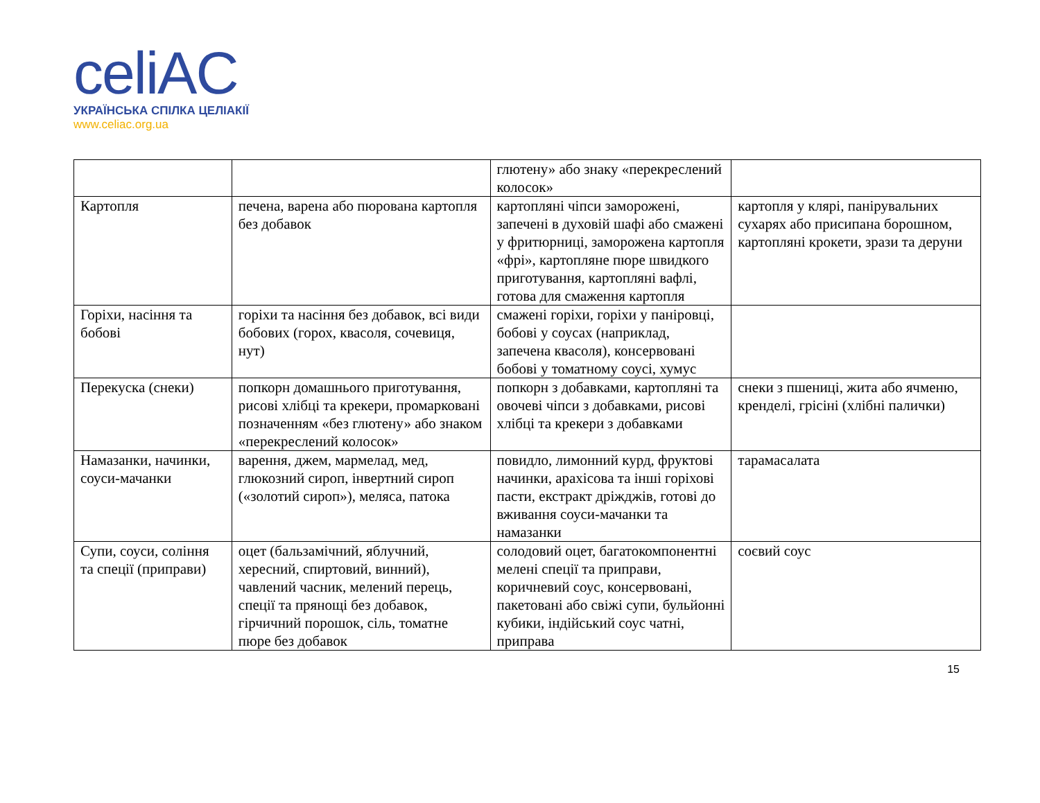celiAC
УКРАЇНСЬКА СПІЛКА ЦЕЛІАКІЇ
www.celiac.org.ua
| | | глютену» або знаку «перекреслений колосок» | |
| Картопля | печена, варена або пюрована картопля без добавок | картопляні чіпси заморожені, запечені в духовій шафі або смажені у фритюрниці, заморожена картопля «фрі», картопляне пюре швидкого приготування, картопляні вафлі, готова для смаження картопля | картопля у клярі, панірувальних сухарях або присипана борошном, картопляні крокети, зрази та деруни |
| Горіхи, насіння та бобові | горіхи та насіння без добавок, всі види бобових (горох, квасоля, сочевиця, нут) | смажені горіхи, горіхи у паніровці, бобові у соусах (наприклад, запечена квасоля), консервовані бобові у томатному соусі, хумус | |
| Перекуска (снеки) | попкорн домашнього приготування, рисові хлібці та крекери, промарковані позначенням «без глютену» або знаком «перекреслений колосок» | попкорн з добавками, картопляні та овочеві чіпси з добавками, рисові хлібці та крекери з добавками | снеки з пшениці, жита або ячменю, кренделі, грісіні (хлібні палички) |
| Намазанки, начинки, соуси-мачанки | варення, джем, мармелад, мед, глюкозний сироп, інвертний сироп («золотий сироп»), меляса, патока | повидло, лимонний курд, фруктові начинки, арахісова та інші горіхові пасти, екстракт дріжджів, готові до вживання соуси-мачанки та намазанки | тарамасалата |
| Супи, соуси, соління та спеції (приправи) | оцет (бальзамічний, яблучний, хересний, спиртовий, винний), чавлений часник, мелений перець, спеції та прянощі без добавок, гірчичний порошок, сіль, томатне пюре без добавок | солодовий оцет, багатокомпонентні мелені спеції та приправи, коричневий соус, консервовані, пакетовані або свіжі супи, бульйонні кубики, індійський соус чатні, приправа | соєвий соус |
15